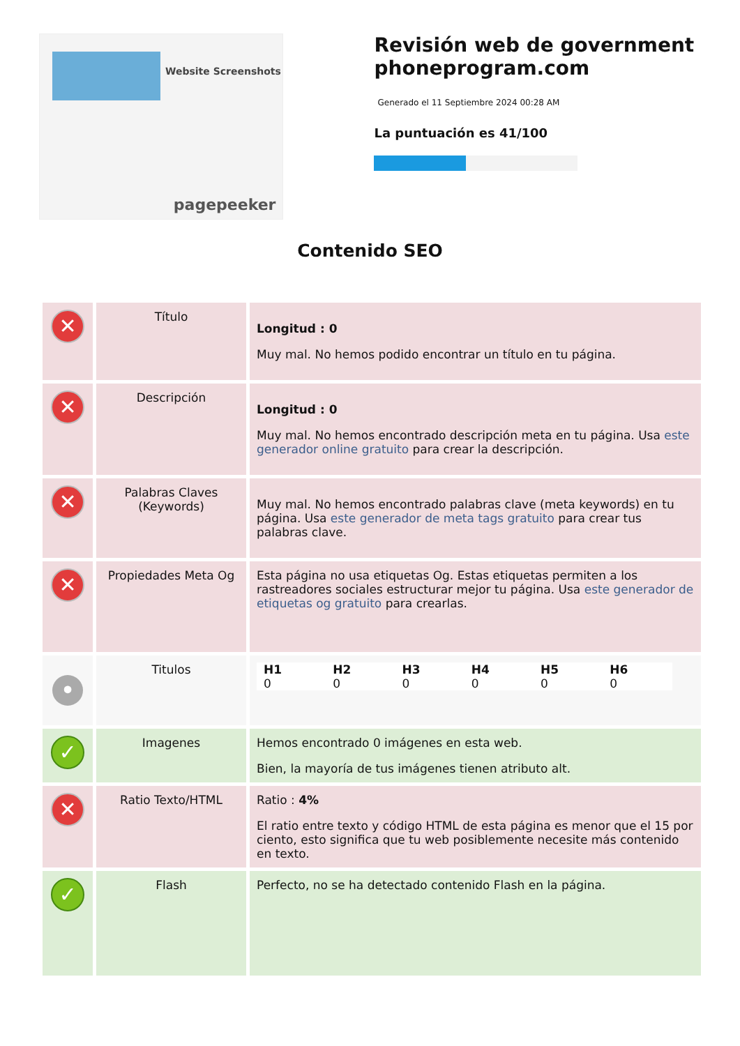Website Screenshots
pagepeeker
Revisión web de government phoneprogram.com
Generado el 11 Septiembre 2024 00:28 AM
La puntuación es 41/100
Contenido SEO
| ✕ | Título | Longitud : 0 Muy mal. No hemos podido encontrar un título en tu página. |
| ✕ | Descripción | Longitud : 0 Muy mal. No hemos encontrado descripción meta en tu página. Usa este generador online gratuito para crear la descripción. |
| ✕ | Palabras Claves (Keywords) | Muy mal. No hemos encontrado palabras clave (meta keywords) en tu página. Usa este generador de meta tags gratuito para crear tus palabras clave. |
| ✕ | Propiedades Meta Og | Esta página no usa etiquetas Og. Estas etiquetas permiten a los rastreadores sociales estructurar mejor tu página. Usa este generador de etiquetas og gratuito para crearlas. |
| • | Titulos | / H1 0 / H2 0 / H3 0 / H4 0 / H5 0 / H6 0 / |
| ✓ | Imagenes | Hemos encontrado 0 imágenes en esta web. Bien, la mayoría de tus imágenes tienen atributo alt. |
| ✕ | Ratio Texto/HTML | Ratio : 4% El ratio entre texto y código HTML de esta página es menor que el 15 por ciento, esto significa que tu web posiblemente necesite más contenido en texto. |
| ✓ | Flash | Perfecto, no se ha detectado contenido Flash en la página. |